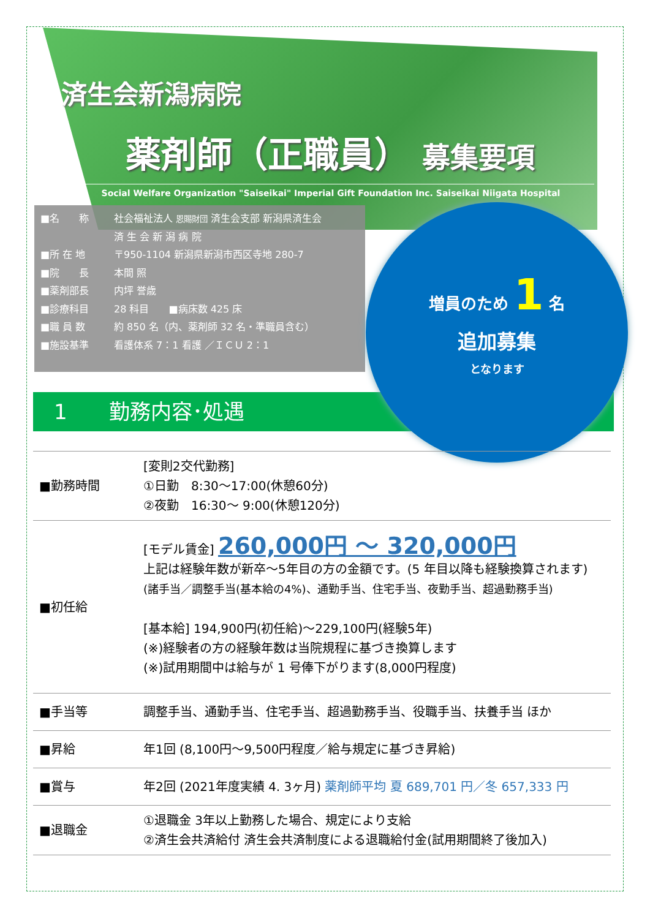済生会新潟病院
薬剤師（正職員） 募集要項
Social Welfare Organization "Saiseikai" Imperial Gift Foundation Inc. Saiseikai Niigata Hospital
■名　　称 社会福祉法人 恩賜財団 済生会支部 新潟県済生会
済 生 会 新 潟 病 院
■所 在 地 〒950-1104 新潟県新潟市西区寺地 280-7
■院　　長 本間 照
■薬剤部長 内坪 誉歳
■診療科目 28 科目　　■病床数 425 床
■職 員 数 約 850 名（内、薬剤師 32 名・準職員含む）
■施設基準 看護体系 7：1 看護 ／ＩＣＵ 2：1
　1　　勤務内容･処遇
増員のため 1 名
追加募集
となります
| ■勤務時間 | [変則2交代勤務] ①日勤 8:30～17:00(休憩60分) ②夜勤 16:30～ 9:00(休憩120分) |
| ■初任給 | [モデル賃金] 260,000円 ～ 320,000円 上記は経験年数が新卒～5年目の方の金額です。(5 年目以降も経験換算されます) (諸手当／調整手当(基本給の4%)、通勤手当、住宅手当、夜勤手当、超過勤務手当) [基本給] 194,900円(初任給)～229,100円(経験5年) (※)経験者の方の経験年数は当院規程に基づき換算します (※)試用期間中は給与が 1 号俸下がります(8,000円程度) |
| ■手当等 | 調整手当、通勤手当、住宅手当、超過勤務手当、役職手当、扶養手当 ほか |
| ■昇給 | 年1回 (8,100円～9,500円程度／給与規定に基づき昇給) |
| ■賞与 | 年2回 (2021年度実績 4. 3ヶ月) 薬剤師平均 夏 689,701 円／冬 657,333 円 |
| ■退職金 | ①退職金 3年以上勤務した場合、規定により支給 ②済生会共済給付 済生会共済制度による退職給付金(試用期間終了後加入) |